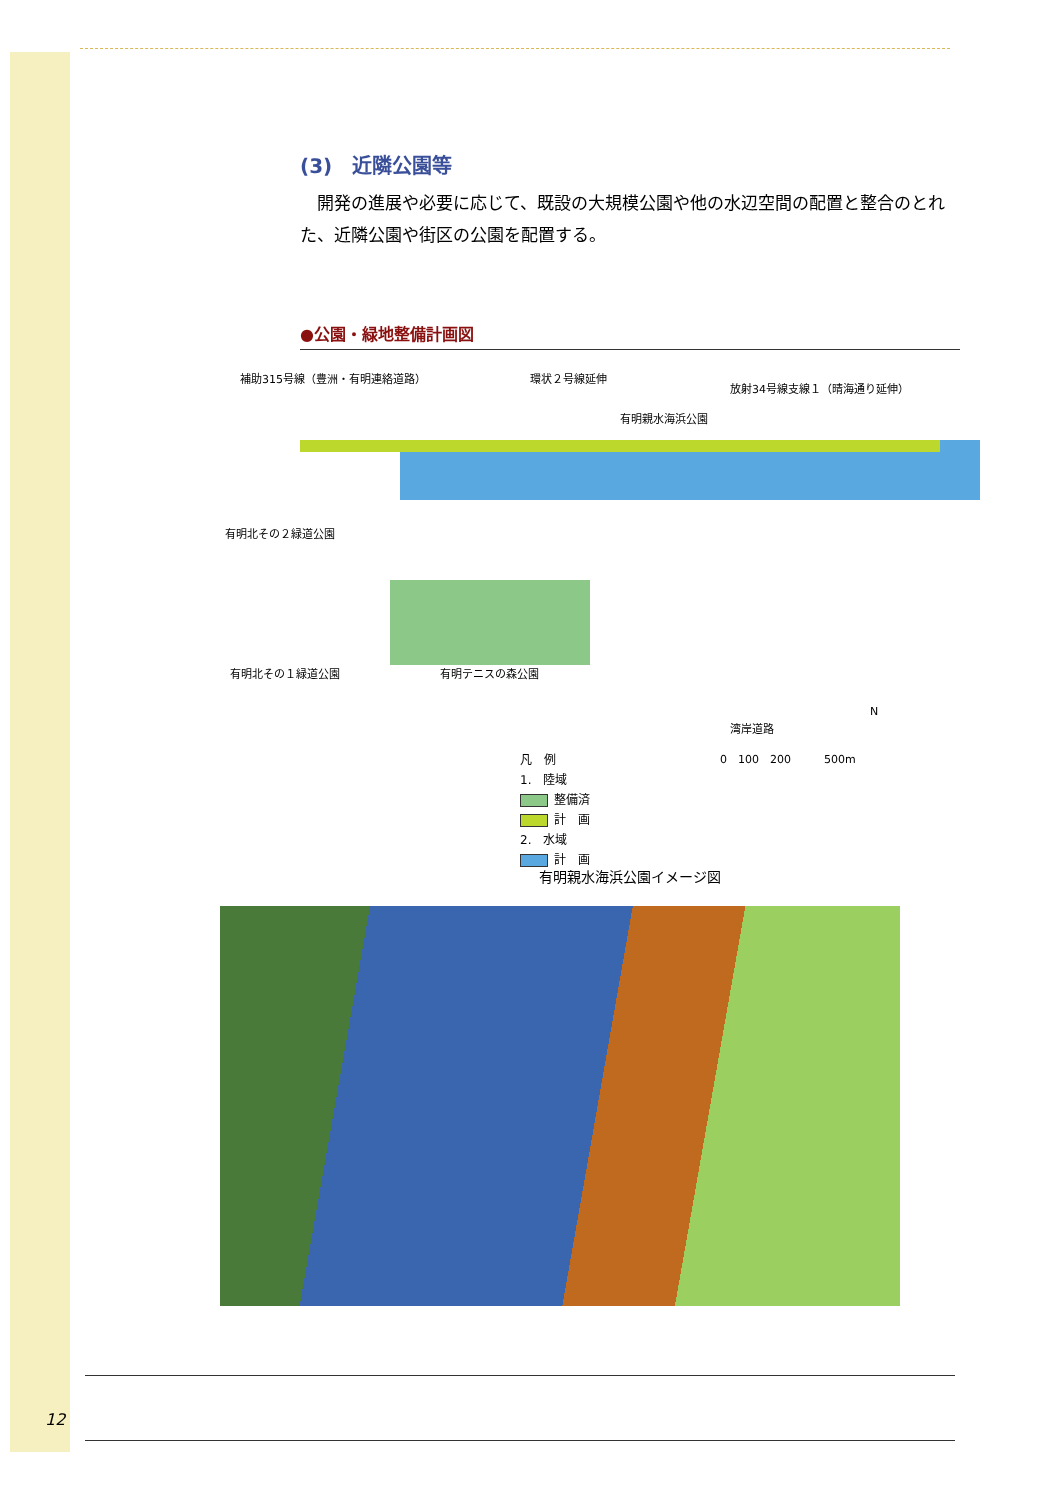(3)　近隣公園等
開発の進展や必要に応じて、既設の大規模公園や他の水辺空間の配置と整合のとれた、近隣公園や街区の公園を配置する。
●公園・緑地整備計画図
補助315号線（豊洲・有明連絡道路） 環状２号線延伸
放射34号線支線１（晴海通り延伸）
有明親水海浜公園
有明北その２緑道公園
有明北その１緑道公園 有明テニスの森公園
湾岸道路
N
凡　例
1.　陸域
整備済
計　画
2.　水域
計　画
0　100　200　　　500m
有明親水海浜公園イメージ図
12